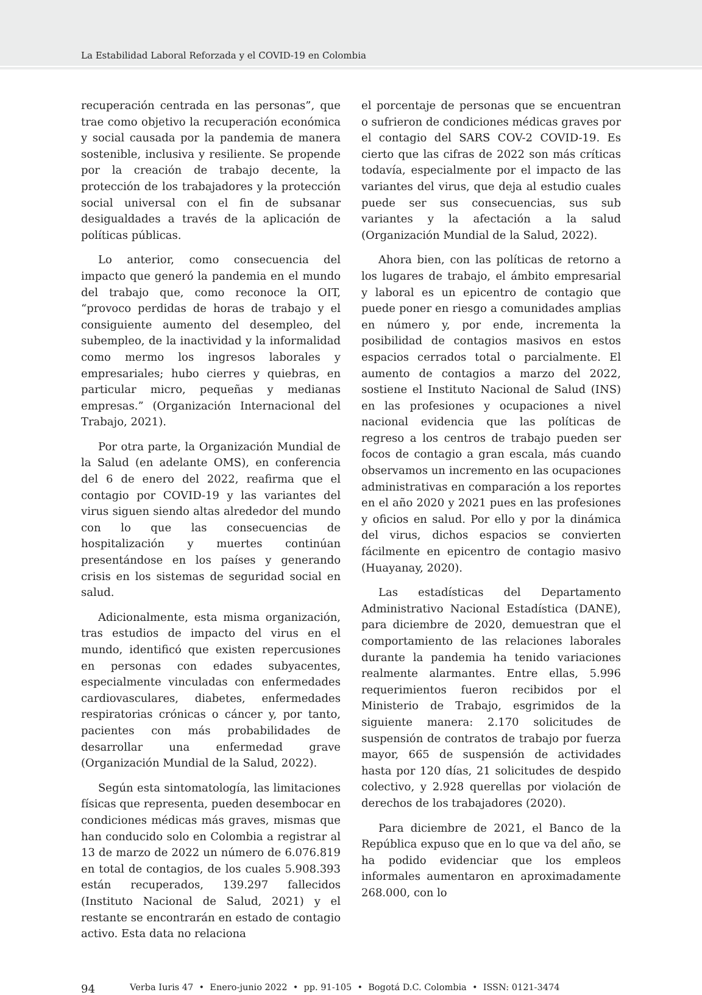La Estabilidad Laboral Reforzada y el COVID-19 en Colombia
recuperación centrada en las personas”, que trae como objetivo la recuperación económica y social causada por la pandemia de manera sostenible, inclusiva y resiliente. Se propende por la creación de trabajo decente, la protección de los trabajadores y la protección social universal con el fin de subsanar desigualdades a través de la aplicación de políticas públicas.
Lo anterior, como consecuencia del impacto que generó la pandemia en el mundo del trabajo que, como reconoce la OIT, “provoco perdidas de horas de trabajo y el consiguiente aumento del desempleo, del subempleo, de la inactividad y la informalidad como mermo los ingresos laborales y empresariales; hubo cierres y quiebras, en particular micro, pequeñas y medianas empresas.” (Organización Internacional del Trabajo, 2021).
Por otra parte, la Organización Mundial de la Salud (en adelante OMS), en conferencia del 6 de enero del 2022, reafirma que el contagio por COVID-19 y las variantes del virus siguen siendo altas alrededor del mundo con lo que las consecuencias de hospitalización y muertes continúan presentándose en los países y generando crisis en los sistemas de seguridad social en salud.
Adicionalmente, esta misma organización, tras estudios de impacto del virus en el mundo, identificó que existen repercusiones en personas con edades subyacentes, especialmente vinculadas con enfermedades cardiovasculares, diabetes, enfermedades respiratorias crónicas o cáncer y, por tanto, pacientes con más probabilidades de desarrollar una enfermedad grave (Organización Mundial de la Salud, 2022).
Según esta sintomatología, las limitaciones físicas que representa, pueden desembocar en condiciones médicas más graves, mismas que han conducido solo en Colombia a registrar al 13 de marzo de 2022 un número de 6.076.819 en total de contagios, de los cuales 5.908.393 están recuperados, 139.297 fallecidos (Instituto Nacional de Salud, 2021) y el restante se encontrarán en estado de contagio activo. Esta data no relaciona
el porcentaje de personas que se encuentran o sufrieron de condiciones médicas graves por el contagio del SARS COV-2 COVID-19. Es cierto que las cifras de 2022 son más críticas todavía, especialmente por el impacto de las variantes del virus, que deja al estudio cuales puede ser sus consecuencias, sus sub variantes y la afectación a la salud (Organización Mundial de la Salud, 2022).
Ahora bien, con las políticas de retorno a los lugares de trabajo, el ámbito empresarial y laboral es un epicentro de contagio que puede poner en riesgo a comunidades amplias en número y, por ende, incrementa la posibilidad de contagios masivos en estos espacios cerrados total o parcialmente. El aumento de contagios a marzo del 2022, sostiene el Instituto Nacional de Salud (INS) en las profesiones y ocupaciones a nivel nacional evidencia que las políticas de regreso a los centros de trabajo pueden ser focos de contagio a gran escala, más cuando observamos un incremento en las ocupaciones administrativas en comparación a los reportes en el año 2020 y 2021 pues en las profesiones y oficios en salud. Por ello y por la dinámica del virus, dichos espacios se convierten fácilmente en epicentro de contagio masivo (Huayanay, 2020).
Las estadísticas del Departamento Administrativo Nacional Estadística (DANE), para diciembre de 2020, demuestran que el comportamiento de las relaciones laborales durante la pandemia ha tenido variaciones realmente alarmantes. Entre ellas, 5.996 requerimientos fueron recibidos por el Ministerio de Trabajo, esgrimidos de la siguiente manera: 2.170 solicitudes de suspensión de contratos de trabajo por fuerza mayor, 665 de suspensión de actividades hasta por 120 días, 21 solicitudes de despido colectivo, y 2.928 querellas por violación de derechos de los trabajadores (2020).
Para diciembre de 2021, el Banco de la República expuso que en lo que va del año, se ha podido evidenciar que los empleos informales aumentaron en aproximadamente 268.000, con lo
94 Verba Iuris 47 • Enero-junio 2022 • pp. 91-105 • Bogotá D.C. Colombia • ISSN: 0121-3474